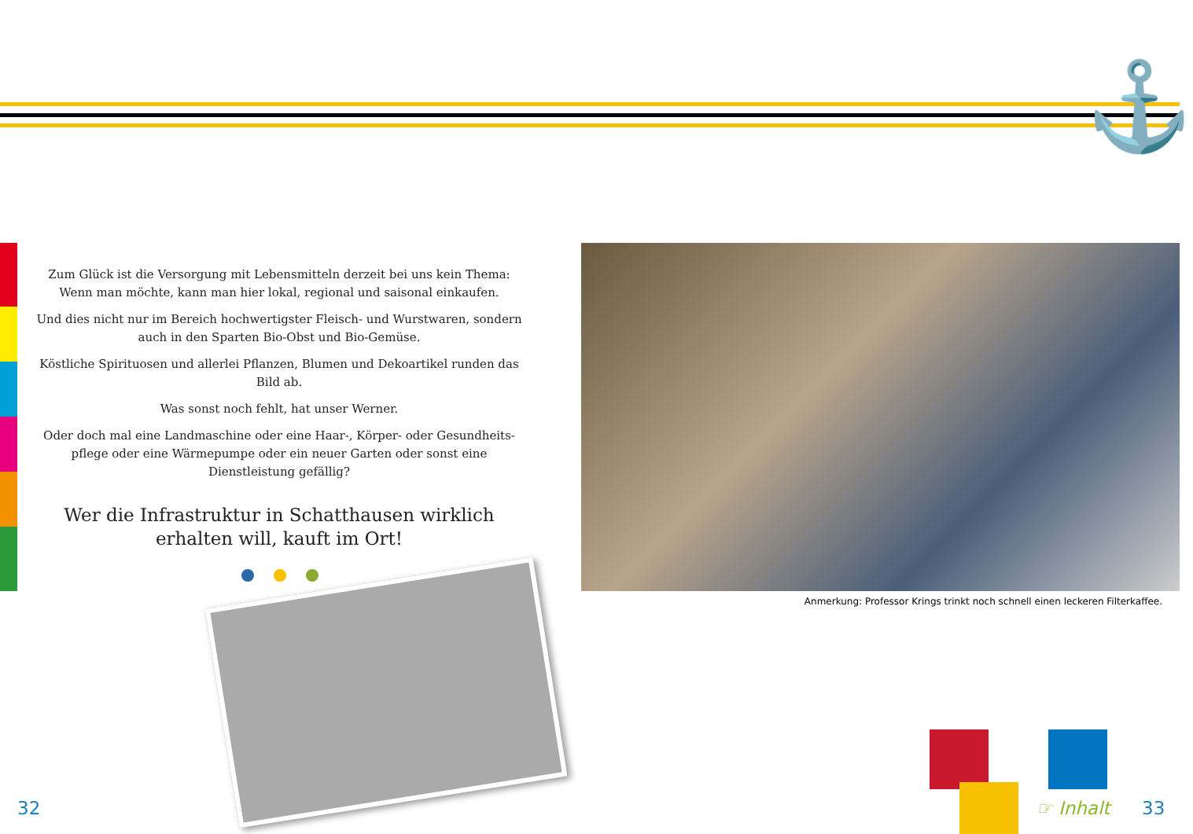⚓
Zum Glück ist die Versorgung mit Lebensmitteln derzeit bei uns kein Thema: Wenn man möchte, kann man hier lokal, regional und saisonal einkaufen.
Und dies nicht nur im Bereich hochwertigster Fleisch- und Wurstwaren, sondern auch in den Sparten Bio-Obst und Bio-Gemüse.
Köstliche Spirituosen und allerlei Pflanzen, Blumen und Dekoartikel runden das Bild ab.
Was sonst noch fehlt, hat unser Werner.
Oder doch mal eine Landmaschine oder eine Haar-, Körper- oder Gesundheits-pflege oder eine Wärmepumpe oder ein neuer Garten oder sonst eine Dienstleistung gefällig?
Wer die Infrastruktur in Schatthausen wirklich erhalten will, kauft im Ort!
Anmerkung: Professor Krings trinkt noch schnell einen leckeren Filterkaffee.
32 ☞ Inhalt 33